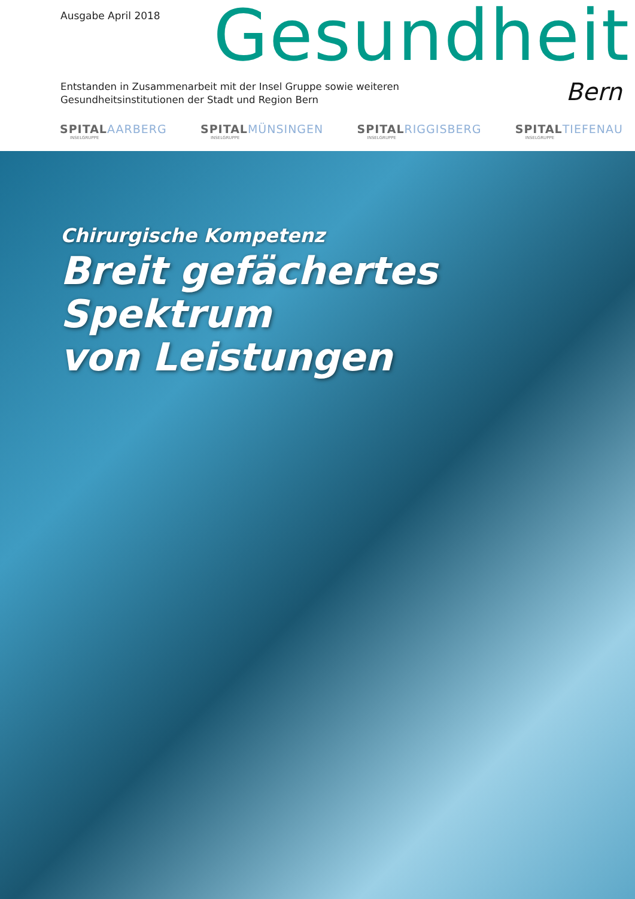Ausgabe April 2018 Gesundheit
Entstanden in Zusammenarbeit mit der Insel Gruppe sowie weiteren
Gesundheitsinstitutionen der Stadt und Region Bern
Bern
SPITAL AARBERG
INSELGRUPPE
SPITAL MÜNSINGEN
INSELGRUPPE
SPITAL RIGGISBERG
INSELGRUPPE
SPITAL TIEFENAU
INSELGRUPPE
Chirurgische Kompetenz
Breit gefächertes Spektrum
von Leistungen